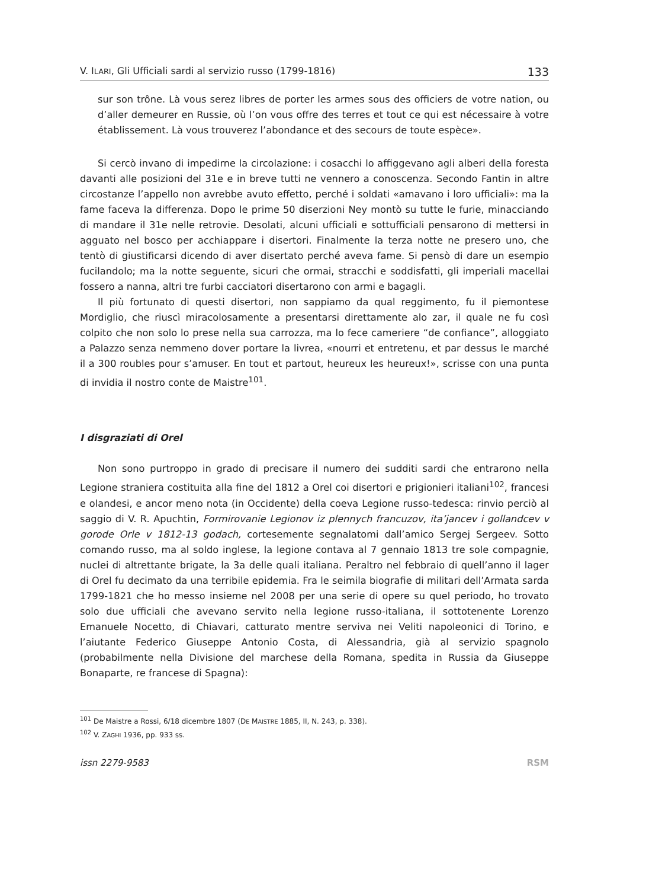V. ILARI, Gli Ufficiali sardi al servizio russo (1799-1816) 133
sur son trône. Là vous serez libres de porter les armes sous des officiers de votre nation, ou d’aller demeurer en Russie, où l’on vous offre des terres et tout ce qui est nécessaire à votre établissement. Là vous trouverez l’abondance et des secours de toute espèce».
Si cercò invano di impedirne la circolazione: i cosacchi lo affiggevano agli alberi della foresta davanti alle posizioni del 31e e in breve tutti ne vennero a conoscenza. Secondo Fantin in altre circostanze l’appello non avrebbe avuto effetto, perché i soldati «amavano i loro ufficiali»: ma la fame faceva la differenza. Dopo le prime 50 diserzioni Ney montò su tutte le furie, minacciando di mandare il 31e nelle retrovie. Desolati, alcuni ufficiali e sottufficiali pensarono di mettersi in agguato nel bosco per acchiappare i disertori. Finalmente la terza notte ne presero uno, che tentò di giustificarsi dicendo di aver disertato perché aveva fame. Si pensò di dare un esempio fucilandolo; ma la notte seguente, sicuri che ormai, stracchi e soddisfatti, gli imperiali macellai fossero a nanna, altri tre furbi cacciatori disertarono con armi e bagagli.
Il più fortunato di questi disertori, non sappiamo da qual reggimento, fu il piemontese Mordiglio, che riuscì miracolosamente a presentarsi direttamente alo zar, il quale ne fu così colpito che non solo lo prese nella sua carrozza, ma lo fece cameriere “de confiance”, alloggiato a Palazzo senza nemmeno dover portare la livrea, «nourri et entretenu, et par dessus le marché il a 300 roubles pour s’amuser. En tout et partout, heureux les heureux!», scrisse con una punta di invidia il nostro conte de Maistre<sup>101</sup>.
I disgraziati di Orel
Non sono purtroppo in grado di precisare il numero dei sudditi sardi che entrarono nella Legione straniera costituita alla fine del 1812 a Orel coi disertori e prigionieri italiani<sup>102</sup>, francesi e olandesi, e ancor meno nota (in Occidente) della coeva Legione russo-tedesca: rinvio perciò al saggio di V. R. Apuchtin, Formirovanie Legionov iz plennych francuzov, ita’jancev i gollandcev v gorode Orle v 1812-13 godach, cortesemente segnalatomi dall’amico Sergej Sergeev. Sotto comando russo, ma al soldo inglese, la legione contava al 7 gennaio 1813 tre sole compagnie, nuclei di altrettante brigate, la 3a delle quali italiana. Peraltro nel febbraio di quell’anno il lager di Orel fu decimato da una terribile epidemia. Fra le seimila biografie di militari dell’Armata sarda 1799-1821 che ho messo insieme nel 2008 per una serie di opere su quel periodo, ho trovato solo due ufficiali che avevano servito nella legione russo-italiana, il sottotenente Lorenzo Emanuele Nocetto, di Chiavari, catturato mentre serviva nei Veliti napoleonici di Torino, e l’aiutante Federico Giuseppe Antonio Costa, di Alessandria, già al servizio spagnolo (probabilmente nella Divisione del marchese della Romana, spedita in Russia da Giuseppe Bonaparte, re francese di Spagna):
<sup>101</sup> De Maistre a Rossi, 6/18 dicembre 1807 (DE MAISTRE 1885, II, N. 243, p. 338).
<sup>102</sup> V. ZAGHI 1936, pp. 933 ss.
issn 2279-9583 RSM